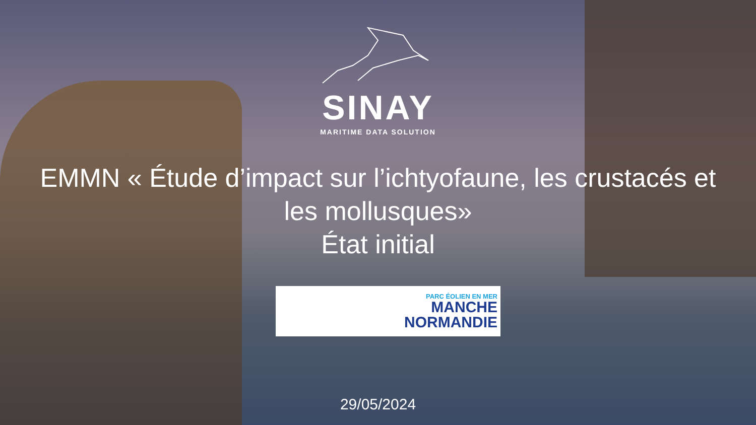SINAY
MARITIME DATA SOLUTION
EMMN « Étude d’impact sur l’ichtyofaune, les crustacés et les mollusques»
État initial
PARC ÉOLIEN EN MER
MANCHE
NORMANDIE
29/05/2024